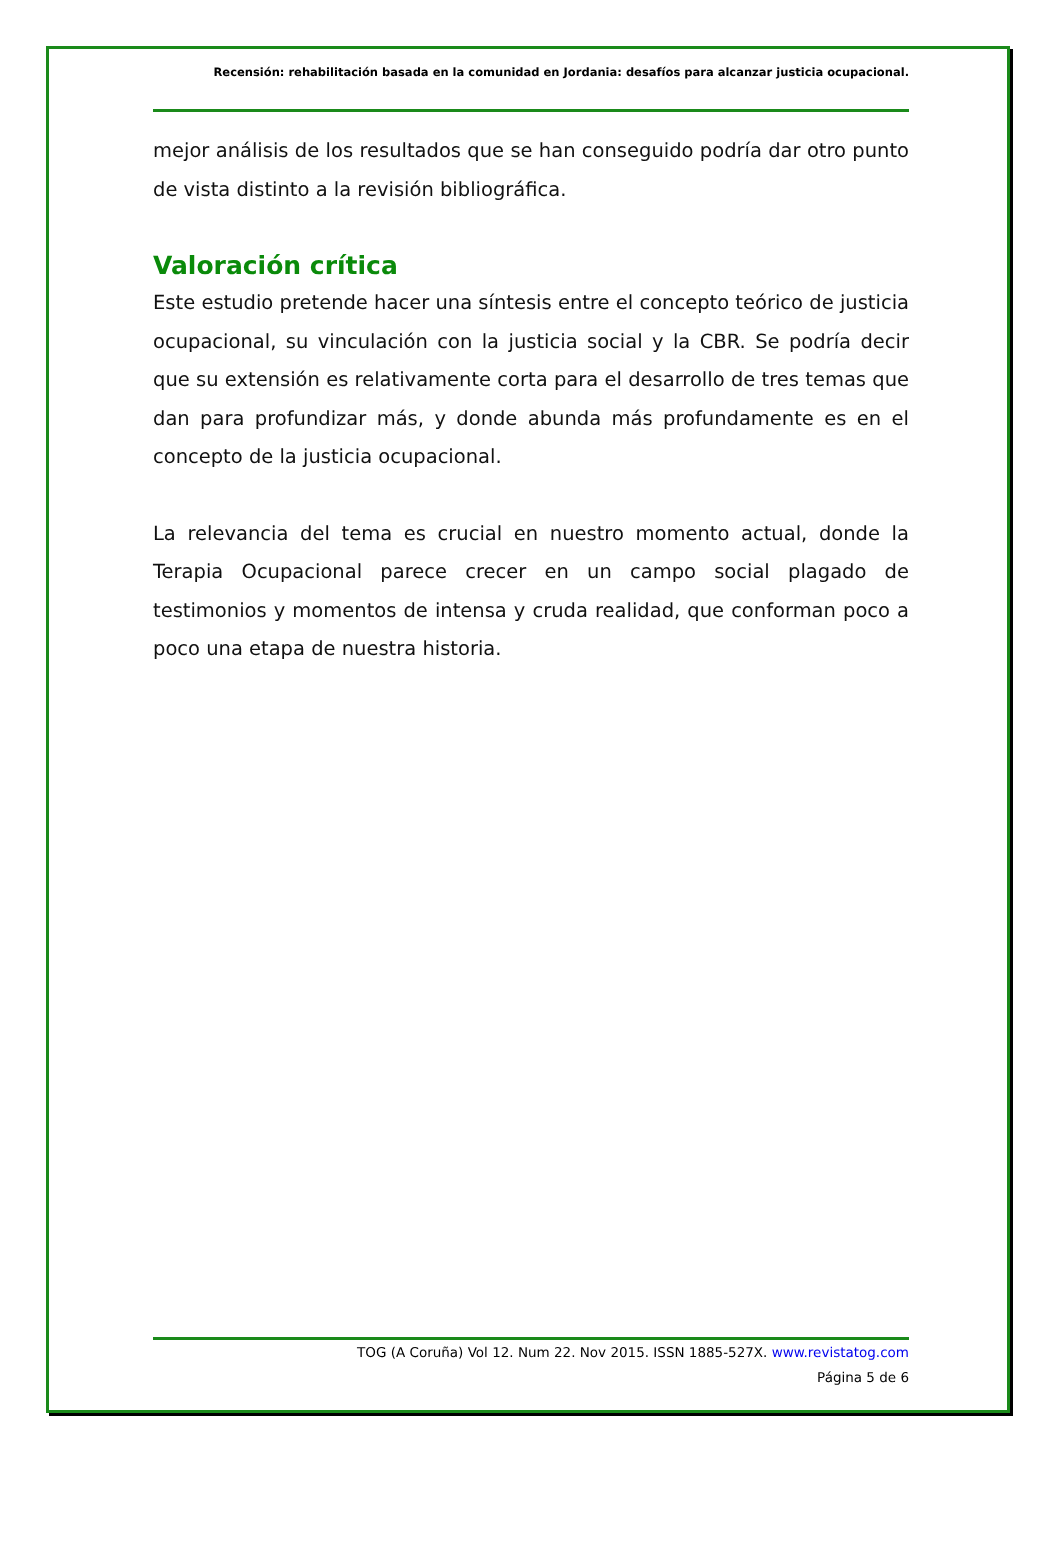Recensión: rehabilitación basada en la comunidad en Jordania: desafíos para alcanzar justicia ocupacional.
mejor análisis de los resultados que se han conseguido podría dar otro punto de vista distinto a la revisión bibliográfica.
Valoración crítica
Este estudio pretende hacer una síntesis entre el concepto teórico de justicia ocupacional, su vinculación con la justicia social y la CBR. Se podría decir que su extensión es relativamente corta para el desarrollo de tres temas que dan para profundizar más, y donde abunda más profundamente es en el concepto de la justicia ocupacional.
La relevancia del tema es crucial en nuestro momento actual, donde la Terapia Ocupacional parece crecer en un campo social plagado de testimonios y momentos de intensa y cruda realidad, que conforman poco a poco una etapa de nuestra historia.
TOG (A Coruña) Vol 12. Num 22. Nov 2015. ISSN 1885-527X. www.revistatog.com
Página 5 de 6